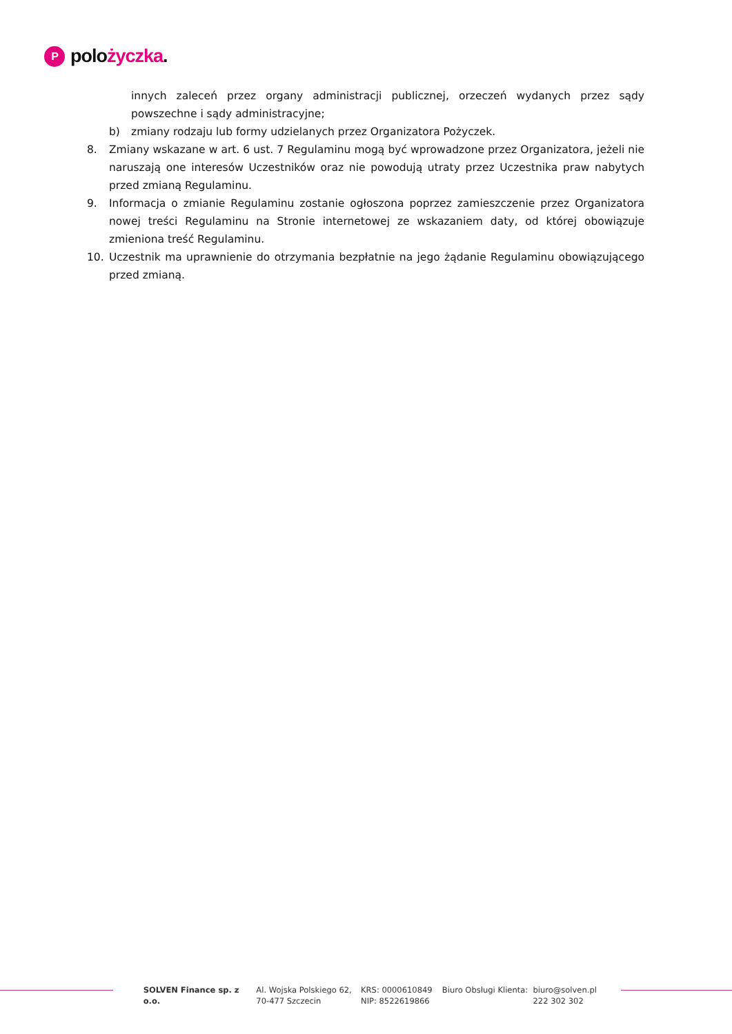P
polo życzka.
innych zaleceń przez organy administracji publicznej, orzeczeń wydanych przez sądy powszechne i sądy administracyjne;
b) zmiany rodzaju lub formy udzielanych przez Organizatora Pożyczek.
8. Zmiany wskazane w art. 6 ust. 7 Regulaminu mogą być wprowadzone przez Organizatora, jeżeli nie naruszają one interesów Uczestników oraz nie powodują utraty przez Uczestnika praw nabytych przed zmianą Regulaminu.
9. Informacja o zmianie Regulaminu zostanie ogłoszona poprzez zamieszczenie przez Organizatora nowej treści Regulaminu na Stronie internetowej ze wskazaniem daty, od której obowiązuje zmieniona treść Regulaminu.
10. Uczestnik ma uprawnienie do otrzymania bezpłatnie na jego żądanie Regulaminu obowiązującego przed zmianą.
SOLVEN Finance sp. z o.o.
Al. Wojska Polskiego 62,
70-477 Szczecin
KRS: 0000610849
NIP: 8522619866
Biuro Obsługi Klienta:
biuro@solven.pl
222 302 302